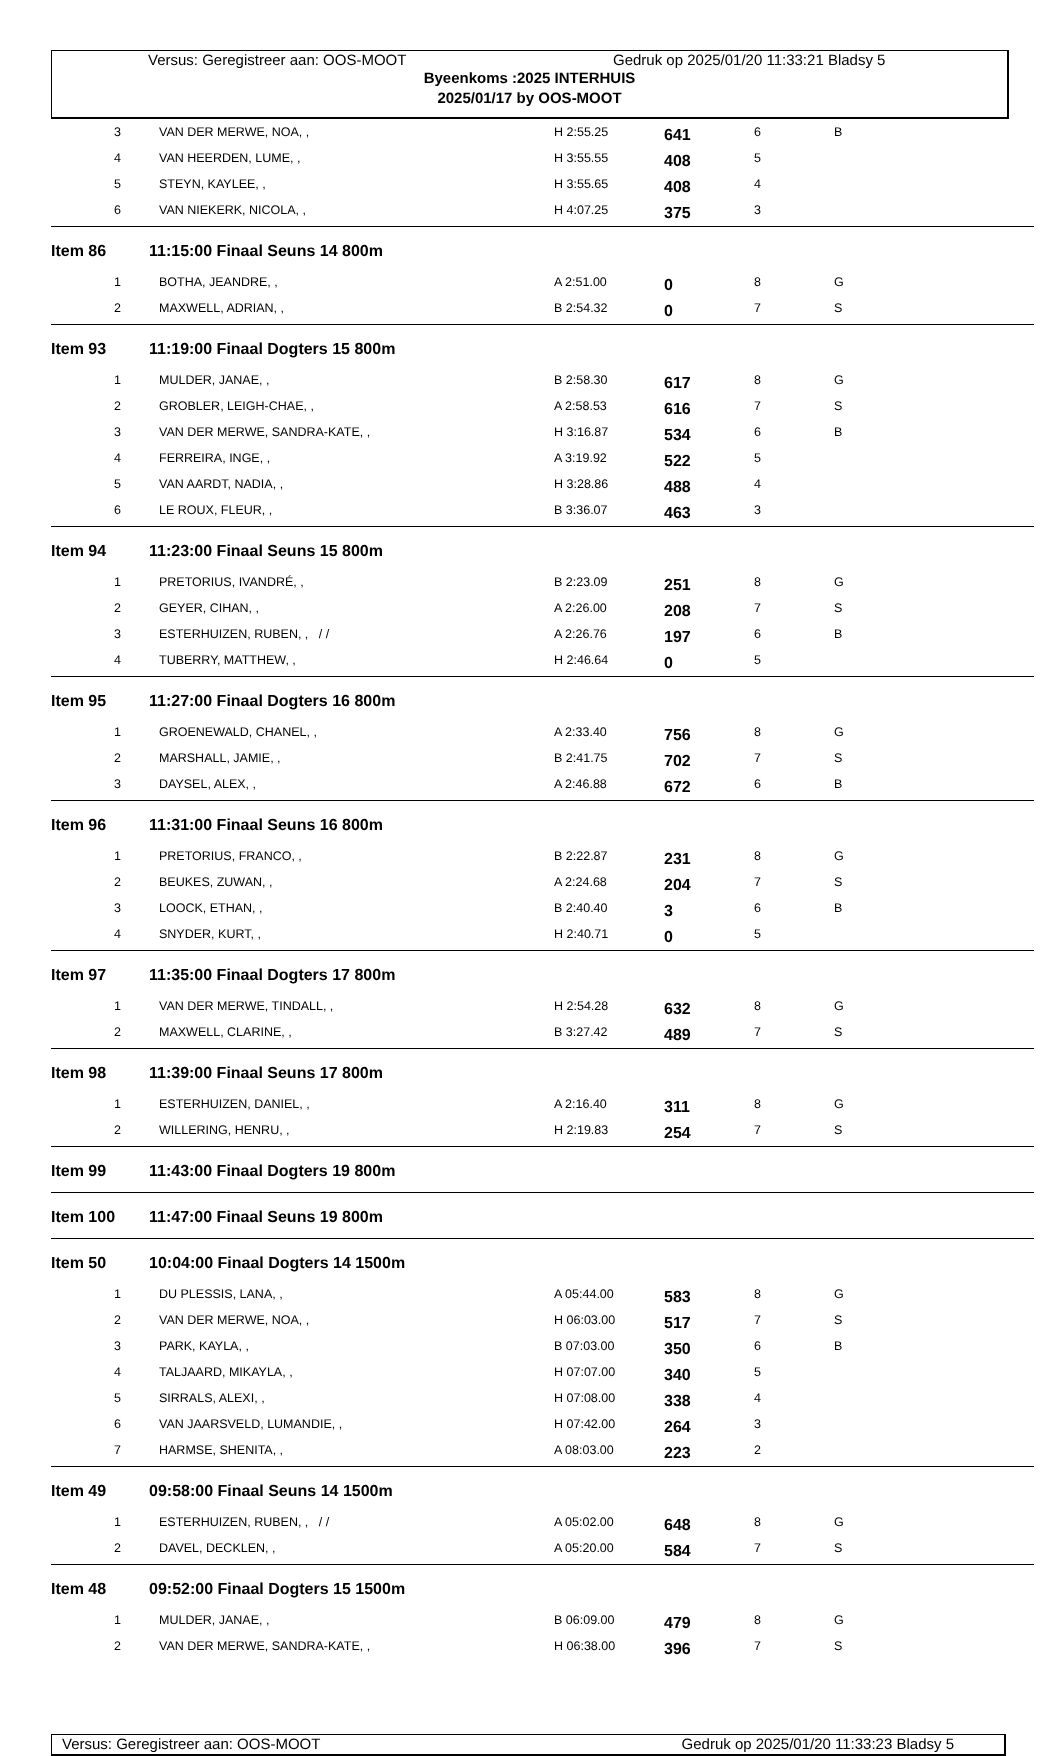Versus: Geregistreer aan: OOS-MOOT Gedruk op 2025/01/20 11:33:21 Bladsy 5
Byeenkoms :2025 INTERHUIS
2025/01/17 by OOS-MOOT
| 3 | VAN DER MERWE, NOA, , | H 2:55.25 | 641 | 6 | B |
| 4 | VAN HEERDEN, LUME, , | H 3:55.55 | 408 | 5 | |
| 5 | STEYN, KAYLEE, , | H 3:55.65 | 408 | 4 | |
| 6 | VAN NIEKERK, NICOLA, , | H 4:07.25 | 375 | 3 | |
| Item 86 | 11:15:00 Finaal Seuns 14 800m | | | | |
| 1 | BOTHA, JEANDRE, , | A 2:51.00 | 0 | 8 | G |
| 2 | MAXWELL, ADRIAN, , | B 2:54.32 | 0 | 7 | S |
| Item 93 | 11:19:00 Finaal Dogters 15 800m | | | | |
| 1 | MULDER, JANAE, , | B 2:58.30 | 617 | 8 | G |
| 2 | GROBLER, LEIGH-CHAE, , | A 2:58.53 | 616 | 7 | S |
| 3 | VAN DER MERWE, SANDRA-KATE, , | H 3:16.87 | 534 | 6 | B |
| 4 | FERREIRA, INGE, , | A 3:19.92 | 522 | 5 | |
| 5 | VAN AARDT, NADIA, , | H 3:28.86 | 488 | 4 | |
| 6 | LE ROUX, FLEUR, , | B 3:36.07 | 463 | 3 | |
| Item 94 | 11:23:00 Finaal Seuns 15 800m | | | | |
| 1 | PRETORIUS, IVANDRÉ, , | B 2:23.09 | 251 | 8 | G |
| 2 | GEYER, CIHAN, , | A 2:26.00 | 208 | 7 | S |
| 3 | ESTERHUIZEN, RUBEN, , / / | A 2:26.76 | 197 | 6 | B |
| 4 | TUBERRY, MATTHEW, , | H 2:46.64 | 0 | 5 | |
| Item 95 | 11:27:00 Finaal Dogters 16 800m | | | | |
| 1 | GROENEWALD, CHANEL, , | A 2:33.40 | 756 | 8 | G |
| 2 | MARSHALL, JAMIE, , | B 2:41.75 | 702 | 7 | S |
| 3 | DAYSEL, ALEX, , | A 2:46.88 | 672 | 6 | B |
| Item 96 | 11:31:00 Finaal Seuns 16 800m | | | | |
| 1 | PRETORIUS, FRANCO, , | B 2:22.87 | 231 | 8 | G |
| 2 | BEUKES, ZUWAN, , | A 2:24.68 | 204 | 7 | S |
| 3 | LOOCK, ETHAN, , | B 2:40.40 | 3 | 6 | B |
| 4 | SNYDER, KURT, , | H 2:40.71 | 0 | 5 | |
| Item 97 | 11:35:00 Finaal Dogters 17 800m | | | | |
| 1 | VAN DER MERWE, TINDALL, , | H 2:54.28 | 632 | 8 | G |
| 2 | MAXWELL, CLARINE, , | B 3:27.42 | 489 | 7 | S |
| Item 98 | 11:39:00 Finaal Seuns 17 800m | | | | |
| 1 | ESTERHUIZEN, DANIEL, , | A 2:16.40 | 311 | 8 | G |
| 2 | WILLERING, HENRU, , | H 2:19.83 | 254 | 7 | S |
| Item 99 | 11:43:00 Finaal Dogters 19 800m | | | | |
| Item 100 | 11:47:00 Finaal Seuns 19 800m | | | | |
| Item 50 | 10:04:00 Finaal Dogters 14 1500m | | | | |
| 1 | DU PLESSIS, LANA, , | A 05:44.00 | 583 | 8 | G |
| 2 | VAN DER MERWE, NOA, , | H 06:03.00 | 517 | 7 | S |
| 3 | PARK, KAYLA, , | B 07:03.00 | 350 | 6 | B |
| 4 | TALJAARD, MIKAYLA, , | H 07:07.00 | 340 | 5 | |
| 5 | SIRRALS, ALEXI, , | H 07:08.00 | 338 | 4 | |
| 6 | VAN JAARSVELD, LUMANDIE, , | H 07:42.00 | 264 | 3 | |
| 7 | HARMSE, SHENITA, , | A 08:03.00 | 223 | 2 | |
| Item 49 | 09:58:00 Finaal Seuns 14 1500m | | | | |
| 1 | ESTERHUIZEN, RUBEN, , / / | A 05:02.00 | 648 | 8 | G |
| 2 | DAVEL, DECKLEN, , | A 05:20.00 | 584 | 7 | S |
| Item 48 | 09:52:00 Finaal Dogters 15 1500m | | | | |
| 1 | MULDER, JANAE, , | B 06:09.00 | 479 | 8 | G |
| 2 | VAN DER MERWE, SANDRA-KATE, , | H 06:38.00 | 396 | 7 | S |
Versus: Geregistreer aan: OOS-MOOT Gedruk op 2025/01/20 11:33:23 Bladsy 5